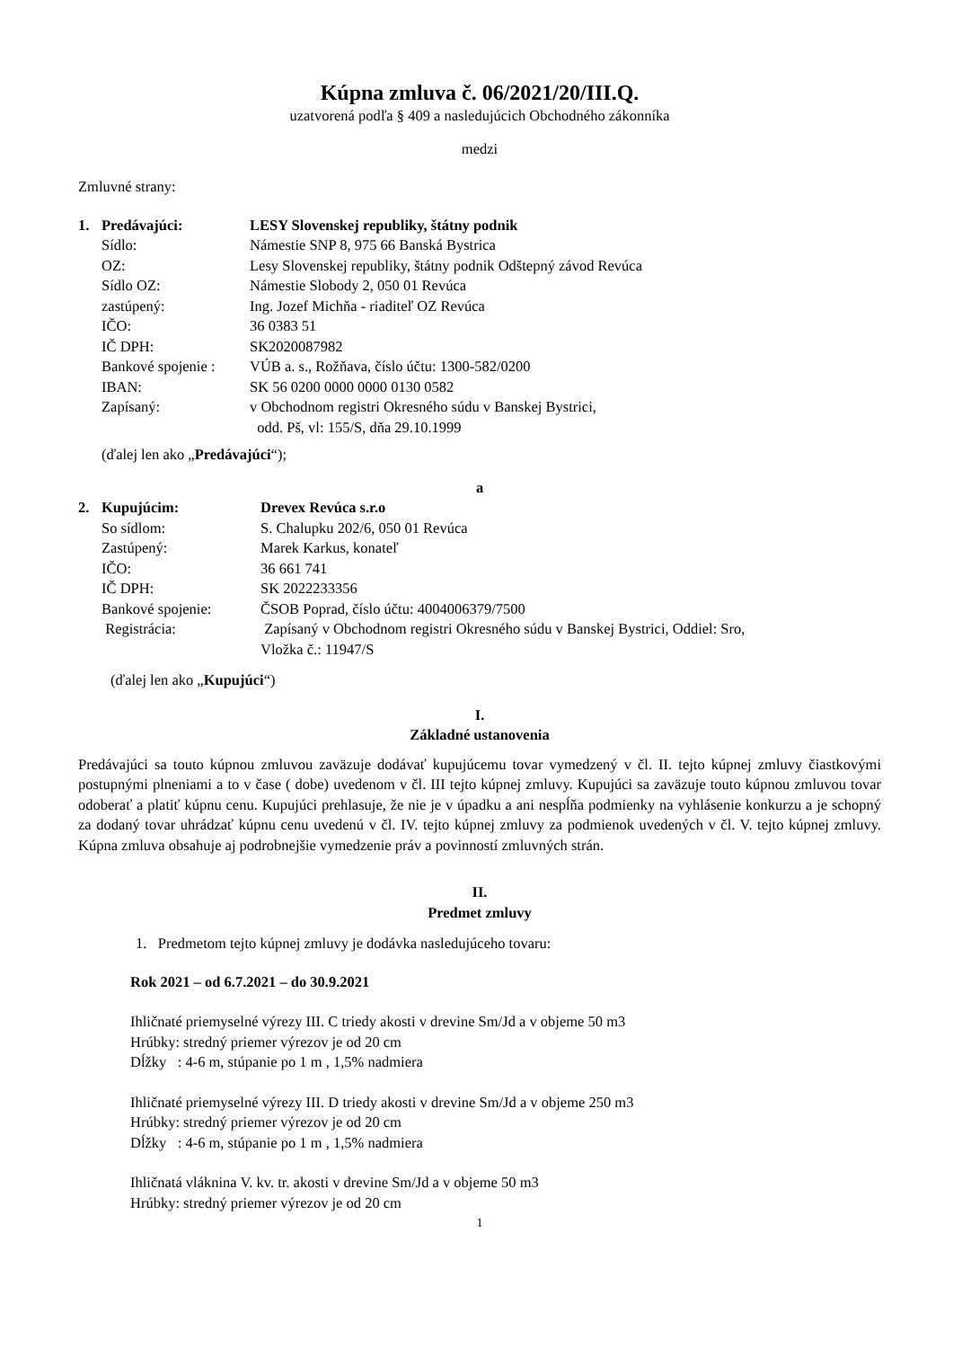Kúpna zmluva č. 06/2021/20/III.Q.
uzatvorená podľa § 409 a nasledujúcich Obchodného zákonníka
medzi
Zmluvné strany:
| 1. | Predávajúci: | LESY Slovenskej republiky, štátny podnik |
| | Sídlo: | Námestie SNP 8, 975 66 Banská Bystrica |
| | OZ: | Lesy Slovenskej republiky, štátny podnik Odštepný závod Revúca |
| | Sídlo OZ: | Námestie Slobody 2, 050 01 Revúca |
| | zastúpený: | Ing. Jozef Michňa - riaditeľ OZ Revúca |
| | IČO: | 36 0383 51 |
| | IČ DPH: | SK2020087982 |
| | Bankové spojenie : | VÚB a. s., Rožňava, číslo účtu: 1300-582/0200 |
| | IBAN: | SK 56 0200 0000 0000 0130 0582 |
| | Zapísaný: | v Obchodnom registri Okresného súdu v Banskej Bystrici, odd. Pš, vl: 155/S, dňa 29.10.1999 |
(ďalej len ako „Predávajúci“);
a
| 2. | Kupujúcim: | Drevex Revúca s.r.o |
| | So sídlom: | S. Chalupku 202/6, 050 01 Revúca |
| | Zastúpený: | Marek Karkus, konateľ |
| | IČO: | 36 661 741 |
| | IČ DPH: | SK 2022233356 |
| | Bankové spojenie: | ČSOB Poprad, číslo účtu: 4004006379/7500 |
| | Registrácia: | Zapísaný v Obchodnom registri Okresného súdu v Banskej Bystrici, Oddiel: Sro, Vložka č.: 11947/S |
(ďalej len ako „Kupujúci“)
I.
Základné ustanovenia
Predávajúci sa touto kúpnou zmluvou zaväzuje dodávať kupujúcemu tovar vymedzený v čl. II. tejto kúpnej zmluvy čiastkovými postupnými plneniami a to v čase ( dobe) uvedenom v čl. III tejto kúpnej zmluvy. Kupujúci sa zaväzuje touto kúpnou zmluvou tovar odoberať a platiť kúpnu cenu. Kupujúci prehlasuje, že nie je v úpadku a ani nespĺňa podmienky na vyhlásenie konkurzu a je schopný za dodaný tovar uhrádzať kúpnu cenu uvedenú v čl. IV. tejto kúpnej zmluvy za podmienok uvedených v čl. V. tejto kúpnej zmluvy. Kúpna zmluva obsahuje aj podrobnejšie vymedzenie práv a povinností zmluvných strán.
II.
Predmet zmluvy
1. Predmetom tejto kúpnej zmluvy je dodávka nasledujúceho tovaru:
Rok 2021 – od 6.7.2021 – do 30.9.2021
Ihličnaté priemyselné výrezy III. C triedy akosti v drevine Sm/Jd a v objeme 50 m3
Hrúbky: stredný priemer výrezov je od 20 cm
Dĺžky : 4-6 m, stúpanie po 1 m , 1,5% nadmiera
Ihličnaté priemyselné výrezy III. D triedy akosti v drevine Sm/Jd a v objeme 250 m3
Hrúbky: stredný priemer výrezov je od 20 cm
Dĺžky : 4-6 m, stúpanie po 1 m , 1,5% nadmiera
Ihličnatá vláknina V. kv. tr. akosti v drevine Sm/Jd a v objeme 50 m3
Hrúbky: stredný priemer výrezov je od 20 cm
1